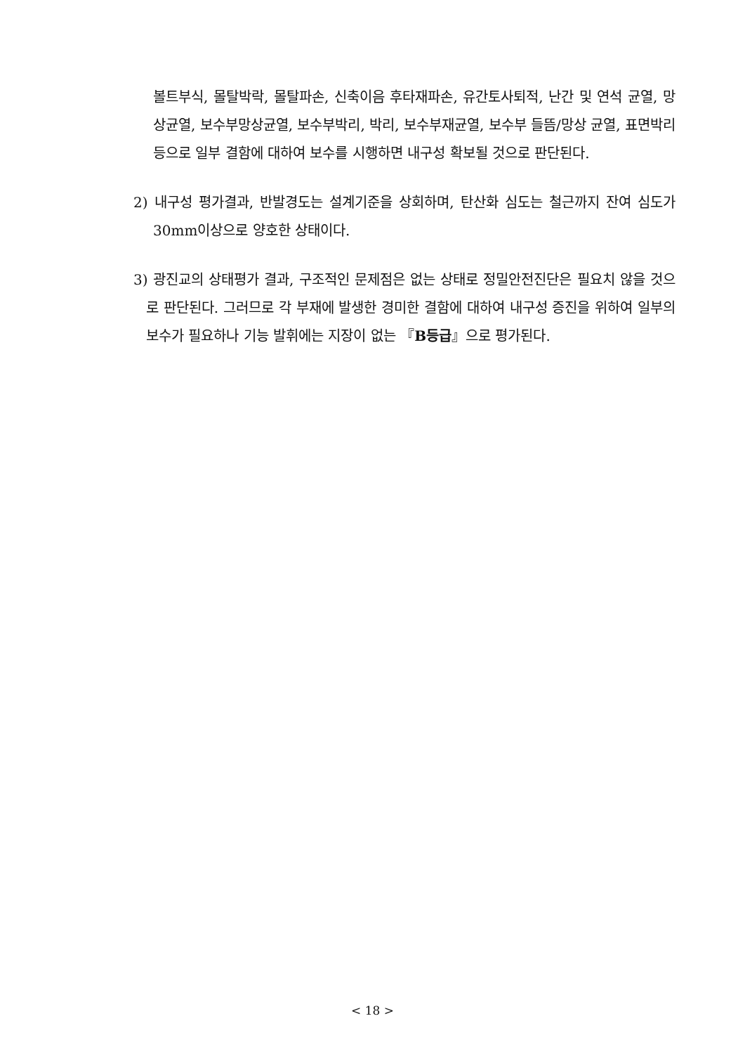볼트부식, 몰탈박락, 몰탈파손, 신축이음 후타재파손, 유간토사퇴적, 난간 및 연석 균열, 망상균열, 보수부망상균열, 보수부박리, 박리, 보수부재균열, 보수부 들뜸/망상 균열, 표면박리 등으로 일부 결함에 대하여 보수를 시행하면 내구성 확보될 것으로 판단된다.
2) 내구성 평가결과, 반발경도는 설계기준을 상회하며, 탄산화 심도는 철근까지 잔여 심도가 30mm이상으로 양호한 상태이다.
3) 광진교의 상태평가 결과, 구조적인 문제점은 없는 상태로 정밀안전진단은 필요치 않을 것으로 판단된다. 그러므로 각 부재에 발생한 경미한 결함에 대하여 내구성 증진을 위하여 일부의 보수가 필요하나 기능 발휘에는 지장이 없는 『B등급』으로 평가된다.
< 18 >